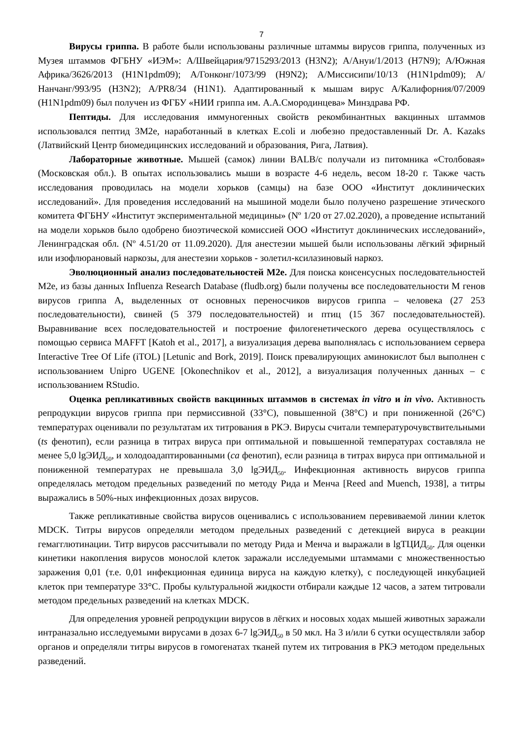7
Вирусы гриппа. В работе были использованы различные штаммы вирусов гриппа, полученных из Музея штаммов ФГБНУ «ИЭМ»: A/Швейцария/9715293/2013 (H3N2); A/Ануи/1/2013 (H7N9); A/Южная Африка/3626/2013 (H1N1pdm09); A/Гонконг/1073/99 (H9N2); A/Миссисипи/10/13 (H1N1pdm09); A/Нанчанг/993/95 (H3N2); A/PR8/34 (H1N1). Адаптированный к мышам вирус A/Калифорния/07/2009 (H1N1pdm09) был получен из ФГБУ «НИИ гриппа им. А.А.Смородинцева» Минздрава РФ.
Пептиды. Для исследования иммуногенных свойств рекомбинантных вакцинных штаммов использовался пептид 3M2e, наработанный в клетках E.coli и любезно предоставленный Dr. A. Kazaks (Латвийский Центр биомедицинских исследований и образования, Рига, Латвия).
Лабораторные животные. Мышей (самок) линии BALB/c получали из питомника «Столбовая» (Московская обл.). В опытах использовались мыши в возрасте 4-6 недель, весом 18-20 г. Также часть исследования проводилась на модели хорьков (самцы) на базе ООО «Институт доклинических исследований». Для проведения исследований на мышиной модели было получено разрешение этического комитета ФГБНУ «Институт экспериментальной медицины» (Nº 1/20 от 27.02.2020), а проведение испытаний на модели хорьков было одобрено биоэтической комиссией ООО «Институт доклинических исследований», Ленинградская обл. (Nº 4.51/20 от 11.09.2020). Для анестезии мышей были использованы лёгкий эфирный или изофлюрановый наркозы, для анестезии хорьков - золетил-ксилазиновый наркоз.
Эволюционный анализ последовательностей M2e. Для поиска консенсусных последовательностей M2e, из базы данных Influenza Research Database (fludb.org) были получены все последовательности M генов вирусов гриппа А, выделенных от основных переносчиков вирусов гриппа – человека (27 253 последовательности), свиней (5 379 последовательностей) и птиц (15 367 последовательностей). Выравнивание всех последовательностей и построение филогенетического дерева осуществлялось с помощью сервиса MAFFT [Katoh et al., 2017], а визуализация дерева выполнялась с использованием сервера Interactive Tree Of Life (iTOL) [Letunic and Bork, 2019]. Поиск превалирующих аминокислот был выполнен с использованием Unipro UGENE [Okonechnikov et al., 2012], а визуализация полученных данных – с использованием RStudio.
Оценка репликативных свойств вакцинных штаммов в системах in vitro и in vivo. Активность репродукции вирусов гриппа при пермиссивной (33°C), повышенной (38°C) и при пониженной (26°C) температурах оценивали по результатам их титрования в РКЭ. Вирусы считали температурочувствительными (ts фенотип), если разница в титрах вируса при оптимальной и повышенной температурах составляла не менее 5,0 lgЭИД<sub>50</sub>, и холодоадаптированными (ca фенотип), если разница в титрах вируса при оптимальной и пониженной температурах не превышала 3,0 lgЭИД<sub>50</sub>. Инфекционная активность вирусов гриппа определялась методом предельных разведений по методу Рида и Менча [Reed and Muench, 1938], а титры выражались в 50%-ных инфекционных дозах вирусов.
Также репликативные свойства вирусов оценивались с использованием перевиваемой линии клеток MDCK. Титры вирусов определяли методом предельных разведений с детекцией вируса в реакции гемагглютинации. Титр вирусов рассчитывали по методу Рида и Менча и выражали в lgТЦИД<sub>50</sub>. Для оценки кинетики накопления вирусов монослой клеток заражали исследуемыми штаммами с множественностью заражения 0,01 (т.е. 0,01 инфекционная единица вируса на каждую клетку), с последующей инкубацией клеток при температуре 33°C. Пробы культуральной жидкости отбирали каждые 12 часов, а затем титровали методом предельных разведений на клетках MDCK.
Для определения уровней репродукции вирусов в лёгких и носовых ходах мышей животных заражали интраназально исследуемыми вирусами в дозах 6-7 lgЭИД<sub>50</sub> в 50 мкл. На 3 и/или 6 сутки осуществляли забор органов и определяли титры вирусов в гомогенатах тканей путем их титрования в РКЭ методом предельных разведений.